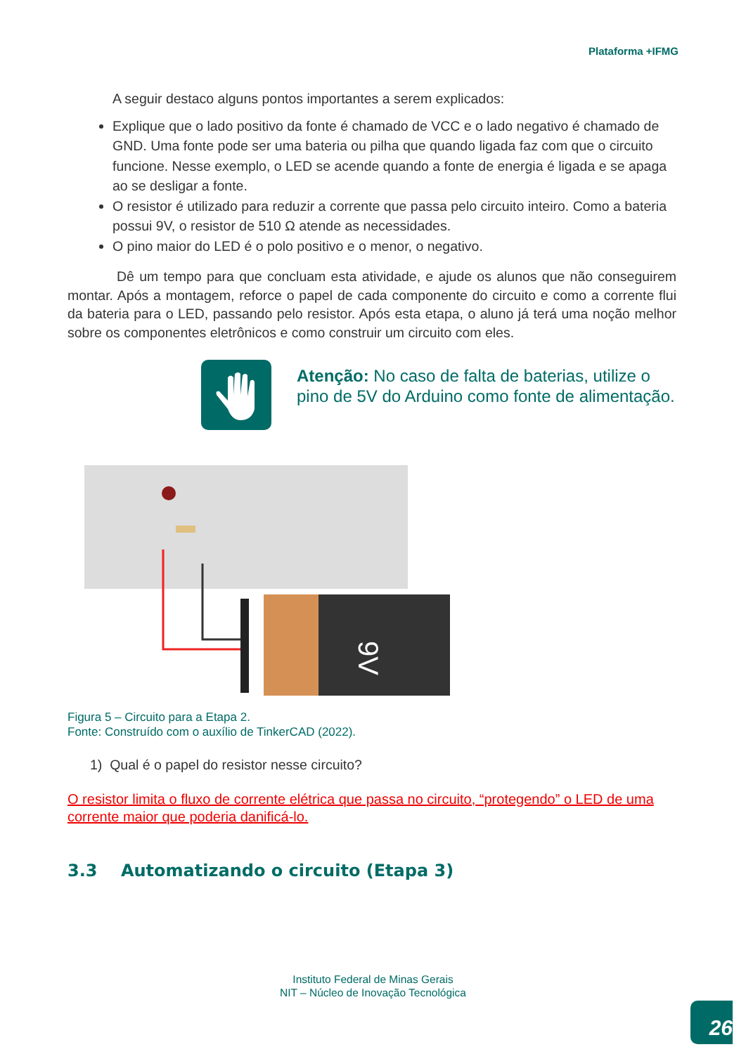Plataforma +IFMG
A seguir destaco alguns pontos importantes a serem explicados:
Explique que o lado positivo da fonte é chamado de VCC e o lado negativo é chamado de GND. Uma fonte pode ser uma bateria ou pilha que quando ligada faz com que o circuito funcione. Nesse exemplo, o LED se acende quando a fonte de energia é ligada e se apaga ao se desligar a fonte.
O resistor é utilizado para reduzir a corrente que passa pelo circuito inteiro. Como a bateria possui 9V, o resistor de 510 Ω atende as necessidades.
O pino maior do LED é o polo positivo e o menor, o negativo.
Dê um tempo para que concluam esta atividade, e ajude os alunos que não conseguirem montar. Após a montagem, reforce o papel de cada componente do circuito e como a corrente flui da bateria para o LED, passando pelo resistor. Após esta etapa, o aluno já terá uma noção melhor sobre os componentes eletrônicos e como construir um circuito com eles.
Atenção: No caso de falta de baterias, utilize o pino de 5V do Arduino como fonte de alimentação.
9V
Figura 5 – Circuito para a Etapa 2.
Fonte: Construído com o auxílio de TinkerCAD (2022).
1) Qual é o papel do resistor nesse circuito?
O resistor limita o fluxo de corrente elétrica que passa no circuito, “protegendo” o LED de uma corrente maior que poderia danificá-lo.
3.3 Automatizando o circuito (Etapa 3)
Instituto Federal de Minas Gerais
NIT – Núcleo de Inovação Tecnológica
26